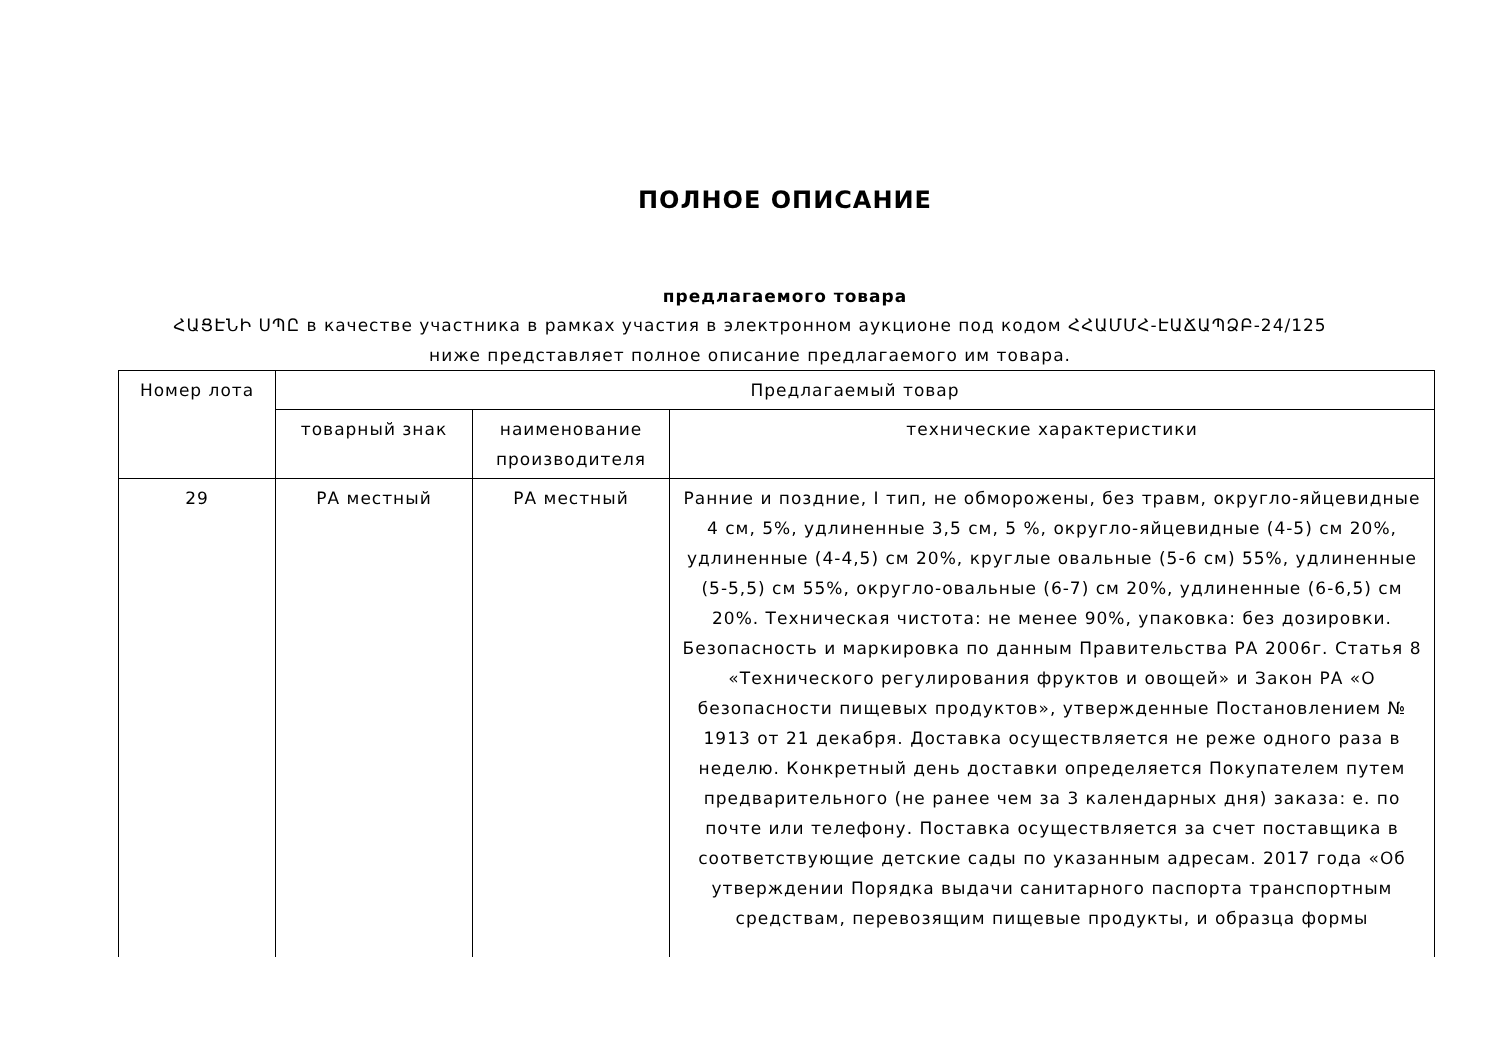ПОЛНОЕ ОПИСАНИЕ
предлагаемого товара
ՀԱՑԷՆԻ ՍՊԸ в качестве участника в рамках участия в электронном аукционе под кодом ՀՀԱՄՄՀ-ԷԱՃԱՊՁԲ-24/125 ниже представляет полное описание предлагаемого им товара.
| Номер лота | Предлагаемый товар | | |
| --- | --- | --- | --- |
| | товарный знак | наименование производителя | технические характеристики |
| 29 | РА местный | РА местный | Ранние и поздние, I тип, не обморожены, без травм, округло-яйцевидные 4 см, 5%, удлиненные 3,5 см, 5 %, округло-яйцевидные (4-5) см 20%, удлиненные (4-4,5) см 20%, круглые овальные (5-6 см) 55%, удлиненные (5-5,5) см 55%, округло-овальные (6-7) см 20%, удлиненные (6-6,5) см 20%. Техническая чистота: не менее 90%, упаковка: без дозировки. Безопасность и маркировка по данным Правительства РА 2006г. Статья 8 «Технического регулирования фруктов и овощей» и Закон РА «О безопасности пищевых продуктов», утвержденные Постановлением № 1913 от 21 декабря. Доставка осуществляется не реже одного раза в неделю. Конкретный день доставки определяется Покупателем путем предварительного (не ранее чем за 3 календарных дня) заказа: е. по почте или телефону. Поставка осуществляется за счет поставщика в соответствующие детские сады по указанным адресам. 2017 года «Об утверждении Порядка выдачи санитарного паспорта транспортным средствам, перевозящим пищевые продукты, и образца формы |